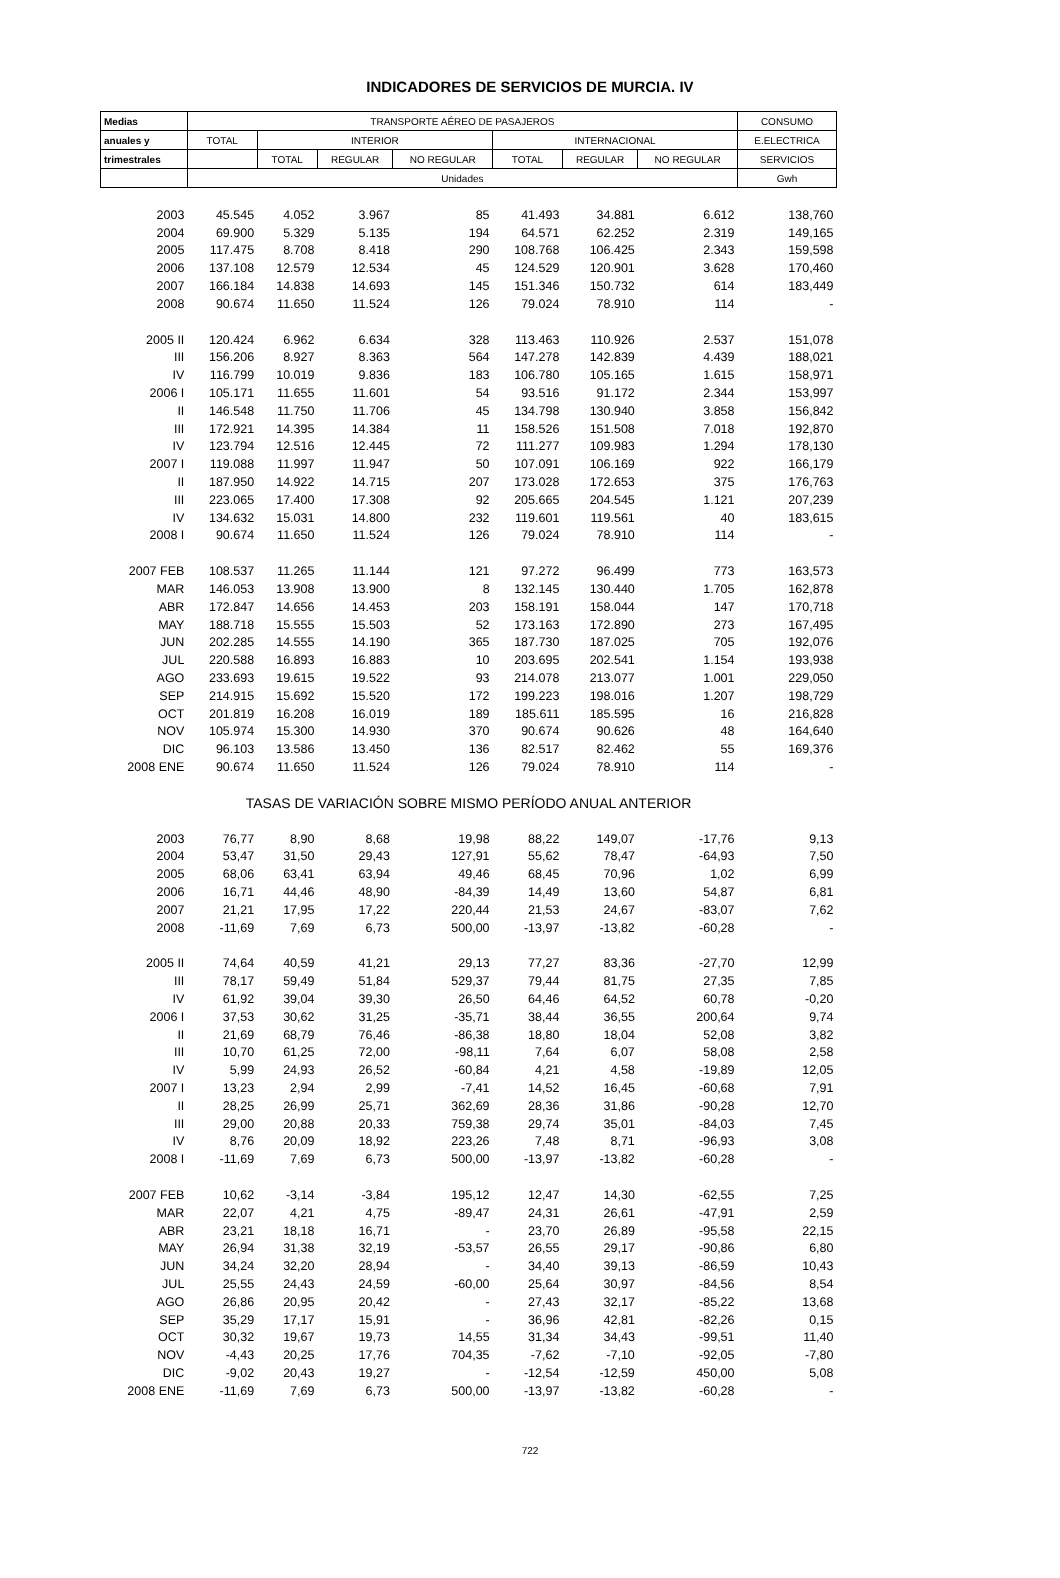INDICADORES DE SERVICIOS DE MURCIA. IV
| Medias | TRANSPORTE AÉREO DE PASAJEROS | | | | | | | CONSUMO |
| --- | --- | --- | --- | --- | --- | --- | --- | --- |
| anuales y | TOTAL | INTERIOR | | | INTERNACIONAL | | | E.ELECTRICA |
| trimestrales | | TOTAL | REGULAR | NO REGULAR | TOTAL | REGULAR | NO REGULAR | SERVICIOS |
| | Unidades | | | | | | | Gwh |
| 2003 | 45.545 | 4.052 | 3.967 | 85 | 41.493 | 34.881 | 6.612 | 138,760 |
| 2004 | 69.900 | 5.329 | 5.135 | 194 | 64.571 | 62.252 | 2.319 | 149,165 |
| 2005 | 117.475 | 8.708 | 8.418 | 290 | 108.768 | 106.425 | 2.343 | 159,598 |
| 2006 | 137.108 | 12.579 | 12.534 | 45 | 124.529 | 120.901 | 3.628 | 170,460 |
| 2007 | 166.184 | 14.838 | 14.693 | 145 | 151.346 | 150.732 | 614 | 183,449 |
| 2008 | 90.674 | 11.650 | 11.524 | 126 | 79.024 | 78.910 | 114 | - |
| 2005 II | 120.424 | 6.962 | 6.634 | 328 | 113.463 | 110.926 | 2.537 | 151,078 |
| III | 156.206 | 8.927 | 8.363 | 564 | 147.278 | 142.839 | 4.439 | 188,021 |
| IV | 116.799 | 10.019 | 9.836 | 183 | 106.780 | 105.165 | 1.615 | 158,971 |
| 2006 I | 105.171 | 11.655 | 11.601 | 54 | 93.516 | 91.172 | 2.344 | 153,997 |
| II | 146.548 | 11.750 | 11.706 | 45 | 134.798 | 130.940 | 3.858 | 156,842 |
| III | 172.921 | 14.395 | 14.384 | 11 | 158.526 | 151.508 | 7.018 | 192,870 |
| IV | 123.794 | 12.516 | 12.445 | 72 | 111.277 | 109.983 | 1.294 | 178,130 |
| 2007 I | 119.088 | 11.997 | 11.947 | 50 | 107.091 | 106.169 | 922 | 166,179 |
| II | 187.950 | 14.922 | 14.715 | 207 | 173.028 | 172.653 | 375 | 176,763 |
| III | 223.065 | 17.400 | 17.308 | 92 | 205.665 | 204.545 | 1.121 | 207,239 |
| IV | 134.632 | 15.031 | 14.800 | 232 | 119.601 | 119.561 | 40 | 183,615 |
| 2008 I | 90.674 | 11.650 | 11.524 | 126 | 79.024 | 78.910 | 114 | - |
| 2007 FEB | 108.537 | 11.265 | 11.144 | 121 | 97.272 | 96.499 | 773 | 163,573 |
| MAR | 146.053 | 13.908 | 13.900 | 8 | 132.145 | 130.440 | 1.705 | 162,878 |
| ABR | 172.847 | 14.656 | 14.453 | 203 | 158.191 | 158.044 | 147 | 170,718 |
| MAY | 188.718 | 15.555 | 15.503 | 52 | 173.163 | 172.890 | 273 | 167,495 |
| JUN | 202.285 | 14.555 | 14.190 | 365 | 187.730 | 187.025 | 705 | 192,076 |
| JUL | 220.588 | 16.893 | 16.883 | 10 | 203.695 | 202.541 | 1.154 | 193,938 |
| AGO | 233.693 | 19.615 | 19.522 | 93 | 214.078 | 213.077 | 1.001 | 229,050 |
| SEP | 214.915 | 15.692 | 15.520 | 172 | 199.223 | 198.016 | 1.207 | 198,729 |
| OCT | 201.819 | 16.208 | 16.019 | 189 | 185.611 | 185.595 | 16 | 216,828 |
| NOV | 105.974 | 15.300 | 14.930 | 370 | 90.674 | 90.626 | 48 | 164,640 |
| DIC | 96.103 | 13.586 | 13.450 | 136 | 82.517 | 82.462 | 55 | 169,376 |
| 2008 ENE | 90.674 | 11.650 | 11.524 | 126 | 79.024 | 78.910 | 114 | - |
| TASAS DE VARIACIÓN SOBRE MISMO PERÍODO ANUAL ANTERIOR | | | | | | | | |
| 2003 | 76,77 | 8,90 | 8,68 | 19,98 | 88,22 | 149,07 | -17,76 | 9,13 |
| 2004 | 53,47 | 31,50 | 29,43 | 127,91 | 55,62 | 78,47 | -64,93 | 7,50 |
| 2005 | 68,06 | 63,41 | 63,94 | 49,46 | 68,45 | 70,96 | 1,02 | 6,99 |
| 2006 | 16,71 | 44,46 | 48,90 | -84,39 | 14,49 | 13,60 | 54,87 | 6,81 |
| 2007 | 21,21 | 17,95 | 17,22 | 220,44 | 21,53 | 24,67 | -83,07 | 7,62 |
| 2008 | -11,69 | 7,69 | 6,73 | 500,00 | -13,97 | -13,82 | -60,28 | - |
| 2005 II | 74,64 | 40,59 | 41,21 | 29,13 | 77,27 | 83,36 | -27,70 | 12,99 |
| III | 78,17 | 59,49 | 51,84 | 529,37 | 79,44 | 81,75 | 27,35 | 7,85 |
| IV | 61,92 | 39,04 | 39,30 | 26,50 | 64,46 | 64,52 | 60,78 | -0,20 |
| 2006 I | 37,53 | 30,62 | 31,25 | -35,71 | 38,44 | 36,55 | 200,64 | 9,74 |
| II | 21,69 | 68,79 | 76,46 | -86,38 | 18,80 | 18,04 | 52,08 | 3,82 |
| III | 10,70 | 61,25 | 72,00 | -98,11 | 7,64 | 6,07 | 58,08 | 2,58 |
| IV | 5,99 | 24,93 | 26,52 | -60,84 | 4,21 | 4,58 | -19,89 | 12,05 |
| 2007 I | 13,23 | 2,94 | 2,99 | -7,41 | 14,52 | 16,45 | -60,68 | 7,91 |
| II | 28,25 | 26,99 | 25,71 | 362,69 | 28,36 | 31,86 | -90,28 | 12,70 |
| III | 29,00 | 20,88 | 20,33 | 759,38 | 29,74 | 35,01 | -84,03 | 7,45 |
| IV | 8,76 | 20,09 | 18,92 | 223,26 | 7,48 | 8,71 | -96,93 | 3,08 |
| 2008 I | -11,69 | 7,69 | 6,73 | 500,00 | -13,97 | -13,82 | -60,28 | - |
| 2007 FEB | 10,62 | -3,14 | -3,84 | 195,12 | 12,47 | 14,30 | -62,55 | 7,25 |
| MAR | 22,07 | 4,21 | 4,75 | -89,47 | 24,31 | 26,61 | -47,91 | 2,59 |
| ABR | 23,21 | 18,18 | 16,71 | - | 23,70 | 26,89 | -95,58 | 22,15 |
| MAY | 26,94 | 31,38 | 32,19 | -53,57 | 26,55 | 29,17 | -90,86 | 6,80 |
| JUN | 34,24 | 32,20 | 28,94 | - | 34,40 | 39,13 | -86,59 | 10,43 |
| JUL | 25,55 | 24,43 | 24,59 | -60,00 | 25,64 | 30,97 | -84,56 | 8,54 |
| AGO | 26,86 | 20,95 | 20,42 | - | 27,43 | 32,17 | -85,22 | 13,68 |
| SEP | 35,29 | 17,17 | 15,91 | - | 36,96 | 42,81 | -82,26 | 0,15 |
| OCT | 30,32 | 19,67 | 19,73 | 14,55 | 31,34 | 34,43 | -99,51 | 11,40 |
| NOV | -4,43 | 20,25 | 17,76 | 704,35 | -7,62 | -7,10 | -92,05 | -7,80 |
| DIC | -9,02 | 20,43 | 19,27 | - | -12,54 | -12,59 | 450,00 | 5,08 |
| 2008 ENE | -11,69 | 7,69 | 6,73 | 500,00 | -13,97 | -13,82 | -60,28 | - |
722